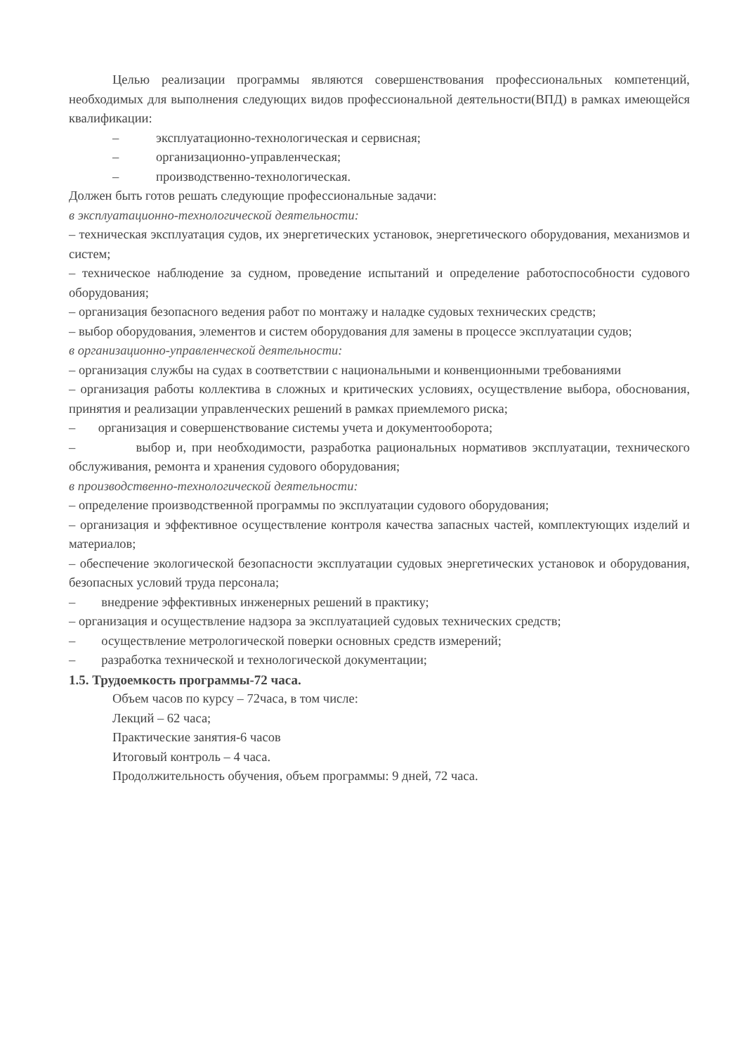Целью реализации программы являются совершенствования профессиональных компетенций, необходимых для выполнения следующих видов профессиональной деятельности(ВПД) в рамках имеющейся квалификации:
– эксплуатационно-технологическая и сервисная;
– организационно-управленческая;
– производственно-технологическая.
Должен быть готов решать следующие профессиональные задачи:
в эксплуатационно-технологической деятельности:
– техническая эксплуатация судов, их энергетических установок, энергетического оборудования, механизмов и систем;
– техническое наблюдение за судном, проведение испытаний и определение работоспособности судового оборудования;
– организация безопасного ведения работ по монтажу и наладке судовых технических средств;
– выбор оборудования, элементов и систем оборудования для замены в процессе эксплуатации судов;
в организационно-управленческой деятельности:
– организация службы на судах в соответствии с национальными и конвенционными требованиями
– организация работы коллектива в сложных и критических условиях, осуществление выбора, обоснования, принятия и реализации управленческих решений в рамках приемлемого риска;
– организация и совершенствование системы учета и документооборота;
– выбор и, при необходимости, разработка рациональных нормативов эксплуатации, технического обслуживания, ремонта и хранения судового оборудования;
в производственно-технологической деятельности:
– определение производственной программы по эксплуатации судового оборудования;
– организация и эффективное осуществление контроля качества запасных частей, комплектующих изделий и материалов;
– обеспечение экологической безопасности эксплуатации судовых энергетических установок и оборудования, безопасных условий труда персонала;
– внедрение эффективных инженерных решений в практику;
– организация и осуществление надзора за эксплуатацией судовых технических средств;
– осуществление метрологической поверки основных средств измерений;
– разработка технической и технологической документации;
1.5. Трудоемкость программы-72 часа.
Объем часов по курсу – 72часа, в том числе:
Лекций – 62 часа;
Практические занятия-6 часов
Итоговый контроль – 4 часа.
Продолжительность обучения, объем программы: 9 дней, 72 часа.